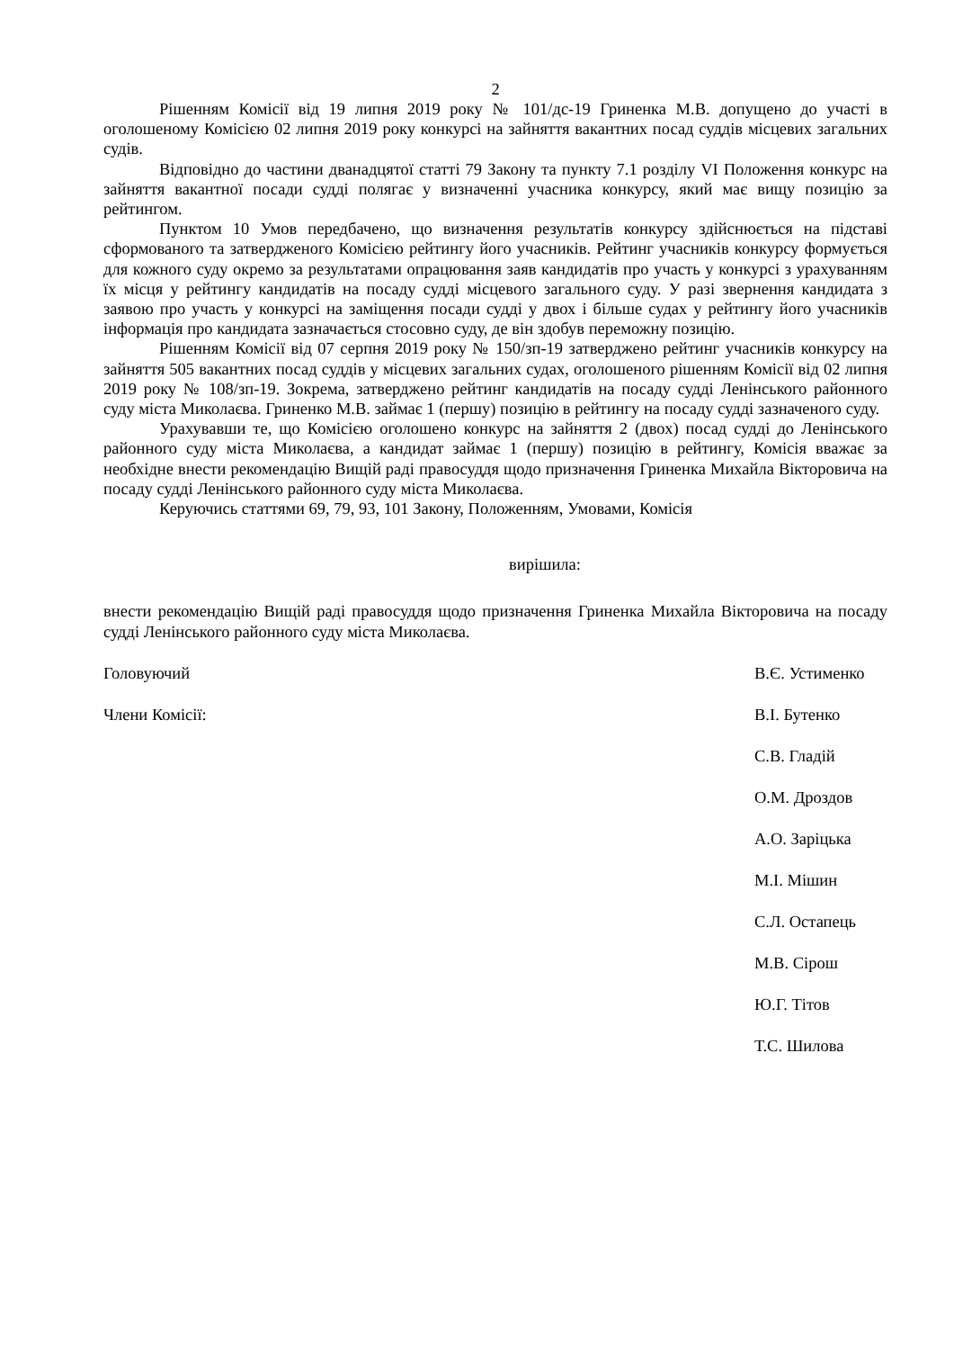2
Рішенням Комісії від 19 липня 2019 року № 101/дс-19 Гриненка М.В. допущено до участі в оголошеному Комісією 02 липня 2019 року конкурсі на зайняття вакантних посад суддів місцевих загальних судів.
Відповідно до частини дванадцятої статті 79 Закону та пункту 7.1 розділу VI Положення конкурс на зайняття вакантної посади судді полягає у визначенні учасника конкурсу, який має вищу позицію за рейтингом.
Пунктом 10 Умов передбачено, що визначення результатів конкурсу здійснюється на підставі сформованого та затвердженого Комісією рейтингу його учасників. Рейтинг учасників конкурсу формується для кожного суду окремо за результатами опрацювання заяв кандидатів про участь у конкурсі з урахуванням їх місця у рейтингу кандидатів на посаду судді місцевого загального суду. У разі звернення кандидата з заявою про участь у конкурсі на заміщення посади судді у двох і більше судах у рейтингу його учасників інформація про кандидата зазначається стосовно суду, де він здобув переможну позицію.
Рішенням Комісії від 07 серпня 2019 року № 150/зп-19 затверджено рейтинг учасників конкурсу на зайняття 505 вакантних посад суддів у місцевих загальних судах, оголошеного рішенням Комісії від 02 липня 2019 року № 108/зп-19. Зокрема, затверджено рейтинг кандидатів на посаду судді Ленінського районного суду міста Миколаєва. Гриненко М.В. займає 1 (першу) позицію в рейтингу на посаду судді зазначеного суду.
Урахувавши те, що Комісією оголошено конкурс на зайняття 2 (двох) посад судді до Ленінського районного суду міста Миколаєва, а кандидат займає 1 (першу) позицію в рейтингу, Комісія вважає за необхідне внести рекомендацію Вищій раді правосуддя щодо призначення Гриненка Михайла Вікторовича на посаду судді Ленінського районного суду міста Миколаєва.
Керуючись статтями 69, 79, 93, 101 Закону, Положенням, Умовами, Комісія
вирішила:
внести рекомендацію Вищій раді правосуддя щодо призначення Гриненка Михайла Вікторовича на посаду судді Ленінського районного суду міста Миколаєва.
Головуючий В.Є. Устименко
Члени Комісії: В.І. Бутенко
С.В. Гладій
О.М. Дроздов
А.О. Заріцька
М.І. Мішин
С.Л. Остапець
М.В. Сірош
Ю.Г. Тітов
Т.С. Шилова